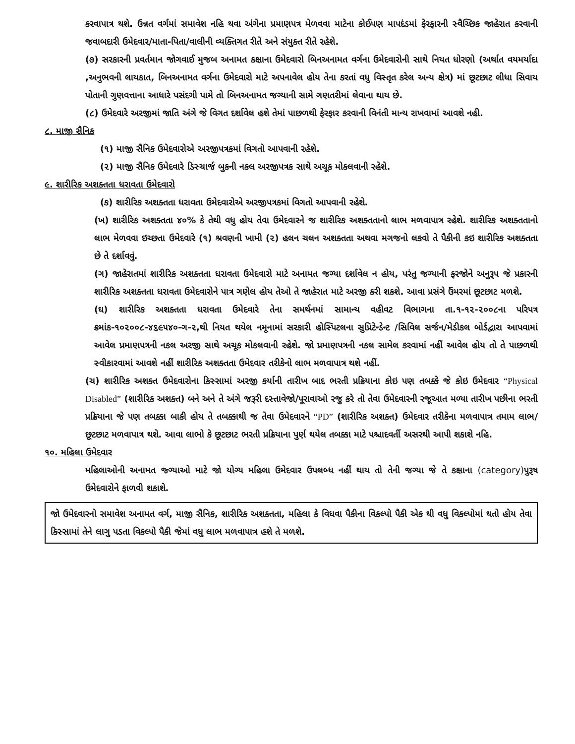કરવાપાત્ર થશે. ઉન્નત વર્ગમાં સમાવેશ નહિ થવા અંગેના પ્રમાણપત્ર મેળવવા માટેના કોઈપણ માપદંડમાં ફેરફારની સ્વૈચ્છિક જાહેરાત કરવાની જવાબદારી ઉમેદવાર/માતા-પિતા/વાલીની વ્યક્તિગત રીતે અને સંયુક્ત રીતે રહેશે.
(૭) સરકારની પ્રવર્તમાન જોગવાઈ મુજબ અનામત કક્ષાના ઉમેદવારો બિનઅનામત વર્ગના ઉમેદવારોની સાથે નિયત ધોરણો (અર્થાત વયમર્યાદા ,અનુભવની લાયકાત, બિનઅનામત વર્ગના ઉમેદવારો માટે અપનાવેલ હોય તેના કરતાં વધુ વિસ્તૃત કરેલ અન્ય ક્ષેત્ર) માં છૂટછાટ લીધા સિવાય પોતાની ગુણવત્તાના આધારે પસંદગી પામે તો બિનઅનામત જગ્યાની સામે ગણતરીમાં લેવાના થાય છે.
(૮) ઉમેદવારે અરજીમાં જાતિ અંગે જે વિગત દર્શાવેલ હશે તેમાં પાછળથી ફેરફાર કરવાની વિનંતી માન્ય રાખવામાં આવશે નહી.
૮. માજી સૈનિક
(૧) માજી સૈનિક ઉમેદવારોએ અરજીપત્રકમાં વિગતો આપવાની રહેશે.
(૨) માજી સૈનિક ઉમેદવારે ડિસ્ચાર્જ બુકની નકલ અરજીપત્રક સાથે અચૂક મોકલવાની રહેશે.
૯. શારીરિક અશક્તતા ધરાવતા ઉમેદવારો
(ક) શારીરિક અશક્તતા ધરાવતા ઉમેદવારોએ અરજીપત્રકમાં વિગતો આપવાની રહેશે.
(ખ) શારીરિક અશક્તતા ૪૦% કે તેથી વધુ હોય તેવા ઉમેદવારને જ શારીરિક અશક્તતાનો લાભ મળવાપાત્ર રહેશે. શારીરિક અશક્તતાનો લાભ મેળવવા ઇચ્છતા ઉમેદવારે (૧) શ્રવણની ખામી (૨) હલન ચલન અશક્તતા અથવા મગજનો લકવો તે પૈકીની કઇ શારીરિક અશક્તતા છે તે દર્શાવવું.
(ગ) જાહેરાતમાં શારીરિક અશક્તતા ધરાવતા ઉમેદવારો માટે અનામત જગ્યા દર્શાવેલ ન હોય, પરંતુ જગ્યાની ફરજોને અનુરૂપ જે પ્રકારની શારીરિક અશક્તતા ધરાવતા ઉમેદવારોને પાત્ર ગણેલ હોય તેઓ તે જાહેરાત માટે અરજી કરી શકશે. આવા પ્રસંગે ઉંમરમાં છૂટછાટ મળશે.
(ઘ) શારીરિક અશક્તતા ધરાવતા ઉમેદવારે તેના સમર્થનમાં સામાન્ય વહીવટ વિભાગના તા.૧-૧૨-૨૦૦૮ના પરિપત્ર ક્રમાંક-૧૦૨૦૦૮-૪૬૯૫૪૦-ગ-૨,થી નિયત થયેલ નમૂનામાં સરકારી હોસ્પિટલના સુપ્રિટેન્ડેન્ટ /સિવિલ સર્જન/મેડીકલ બોર્ડદ્વારા આપવામાં આવેલ પ્રમાણપત્રની નકલ અરજી સાથે અચૂક મોકલવાની રહેશે. જો પ્રમાણપત્રની નકલ સામેલ કરવામાં નહીં આવેલ હોય તો તે પાછળથી સ્વીકારવામાં આવશે નહીં શારીરિક અશક્તતા ઉમેદવાર તરીકેનો લાભ મળવાપાત્ર થશે નહીં.
(ચ) શારીરિક અશક્ત ઉમેદવારોના કિસ્સામાં અરજી કર્યાની તારીખ બાદ ભરતી પ્રક્રિયાના કોઇ પણ તબક્કે જે કોઇ ઉમેદવાર “Physical Disabled” (શારીરિક અશક્ત) બને અને તે અંગે જરૂરી દસ્તાવેજો/પૂરાવાઓ રજુ કરે તો તેવા ઉમેદવારની રજૂઆત મળ્યા તારીખ પછીના ભરતી પ્રક્રિયાના જે પણ તબક્કા બાકી હોય તે તબક્કાથી જ તેવા ઉમેદવારને “PD” (શારીરિક અશક્ત) ઉમેદવાર તરીકેના મળવાપાત્ર તમામ લાભ/છૂટછાટ મળવાપાત્ર થશે. આવા લાભો કે છૂટછાટ ભરતી પ્રક્રિયાના પુર્ણ થયેલ તબક્કા માટે પશ્ચાદવર્તી અસરથી આપી શકાશે નહિ.
૧૦. મહિલા ઉમેદવાર
મહિલાઓની અનામત જ્ગ્યાઓ માટે જો યોગ્ય મહિલા ઉમેદવાર ઉપલબ્ધ નહીં થાય તો તેની જગ્યા જે તે કક્ષાના (category) પુરૂષ ઉમેદવારોને ફાળવી શકાશે.
જો ઉમેદવારનો સમાવેશ અનામત વર્ગ, માજી સૈનિક, શારીરિક અશક્તતા, મહિલા કે વિધવા પૈકીના વિકલ્પો પૈકી એક થી વધુ વિકલ્પોમાં થતો હોય તેવા કિસ્સામાં તેને લાગુ પડતા વિકલ્પો પૈકી જેમાં વધુ લાભ મળવાપાત્ર હશે તે મળશે.